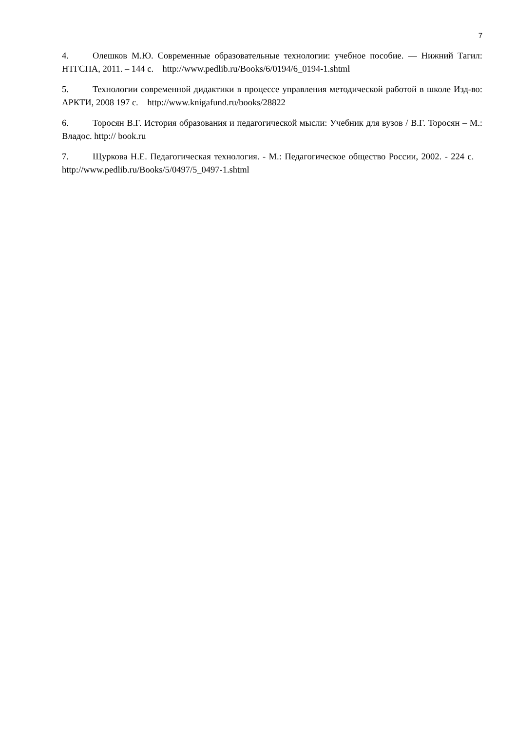7
4. Олешков М.Ю. Современные образовательные технологии: учебное пособие. — Нижний Тагил: НТГСПА, 2011. – 144 с. http://www.pedlib.ru/Books/6/0194/6_0194-1.shtml
5. Технологии современной дидактики в процессе управления методической работой в школе Изд-во: АРКТИ, 2008 197 с. http://www.knigafund.ru/books/28822
6. Торосян В.Г. История образования и педагогической мысли: Учебник для вузов / В.Г. Торосян – М.: Владос. http:// book.ru
7. Щуркова Н.Е. Педагогическая технология. - М.: Педагогическое общество России, 2002. - 224 с. http://www.pedlib.ru/Books/5/0497/5_0497-1.shtml